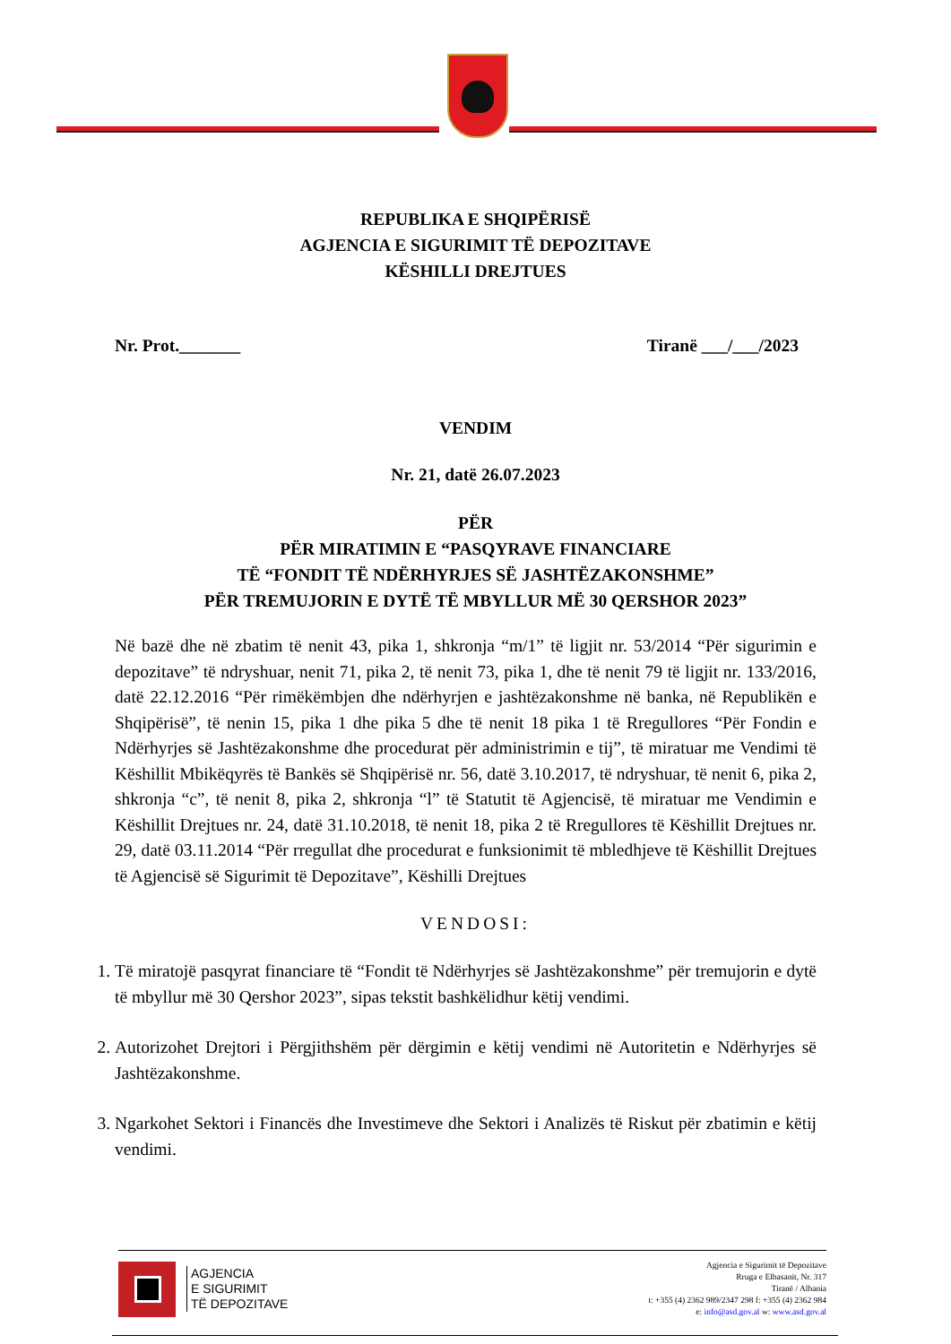REPUBLIKA E SHQIPËRISË
AGJENCIA E SIGURIMIT TË DEPOZITAVE
KËSHILLI DREJTUES
Nr. Prot._______ Tiranë ___/___/2023
VENDIM
Nr. 21, datë 26.07.2023
PËR
PËR MIRATIMIN E “PASQYRAVE FINANCIARE
TË “FONDIT TË NDËRHYRJES SË JASHTËZAKONSHME”
PËR TREMUJORIN E DYTË TË MBYLLUR MË 30 QERSHOR 2023”
Në bazë dhe në zbatim të nenit 43, pika 1, shkronja “m/1” të ligjit nr. 53/2014 “Për sigurimin e depozitave” të ndryshuar, nenit 71, pika 2, të nenit 73, pika 1, dhe të nenit 79 të ligjit nr. 133/2016, datë 22.12.2016 “Për rimëkëmbjen dhe ndërhyrjen e jashtëzakonshme në banka, në Republikën e Shqipërisë”, të nenin 15, pika 1 dhe pika 5 dhe të nenit 18 pika 1 të Rregullores “Për Fondin e Ndërhyrjes së Jashtëzakonshme dhe procedurat për administrimin e tij”, të miratuar me Vendimi të Këshillit Mbikëqyrës të Bankës së Shqipërisë nr. 56, datë 3.10.2017, të ndryshuar, të nenit 6, pika 2, shkronja “c”, të nenit 8, pika 2, shkronja “l” të Statutit të Agjencisë, të miratuar me Vendimin e Këshillit Drejtues nr. 24, datë 31.10.2018, të nenit 18, pika 2 të Rregullores të Këshillit Drejtues nr. 29, datë 03.11.2014 “Për rregullat dhe procedurat e funksionimit të mbledhjeve të Këshillit Drejtues të Agjencisë së Sigurimit të Depozitave”, Këshilli Drejtues
VENDOSI:
1. Të miratojë pasqyrat financiare të “Fondit të Ndërhyrjes së Jashtëzakonshme” për tremujorin e dytë të mbyllur më 30 Qershor 2023”, sipas tekstit bashkëlidhur këtij vendimi.
2. Autorizohet Drejtori i Përgjithshëm për dërgimin e këtij vendimi në Autoritetin e Ndërhyrjes së Jashtëzakonshme.
3. Ngarkohet Sektori i Financës dhe Investimeve dhe Sektori i Analizës të Riskut për zbatimin e këtij vendimi.
AGJENCIA
E SIGURIMIT
TË DEPOZITAVE
Agjencia e Sigurimit të Depozitave
Rruga e Elbasanit, Nr. 317
Tiranë / Albania
t: +355 (4) 2362 989/2347 298 f: +355 (4) 2362 984
e: info@asd.gov.al w: www.asd.gov.al